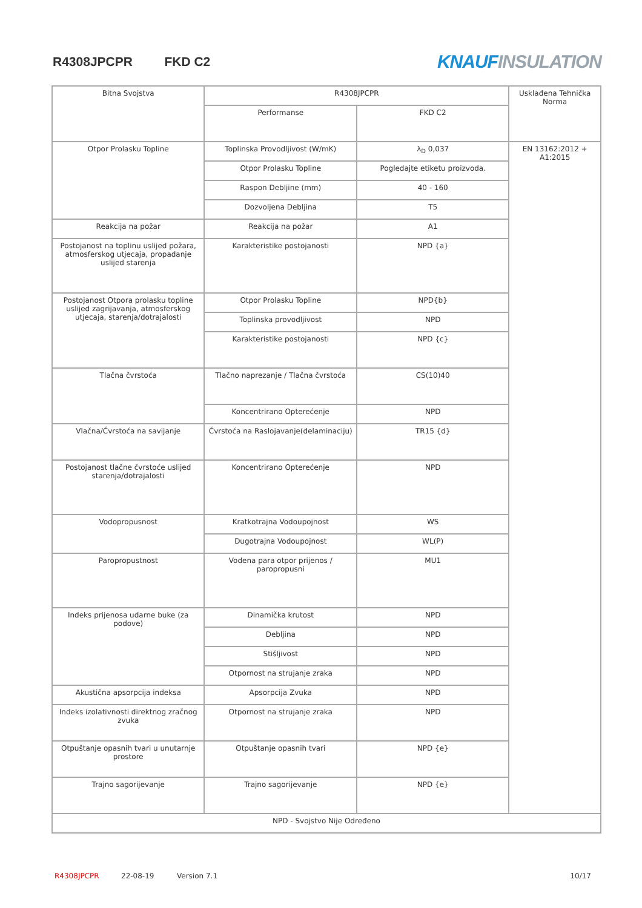R4308JPCPR FKD C2
KNAUF INSULATION
| Bitna Svojstva | R4308JPCPR | | Usklađena Tehnička Norma |
| | Performanse | FKD C2 | |
| Otpor Prolasku Topline | Toplinska Provodljivost (W/mK) | λ<sub>D</sub> 0,037 | EN 13162:2012 + A1:2015 |
| | Otpor Prolasku Topline | Pogledajte etiketu proizvoda. | |
| | Raspon Debljine (mm) | 40 - 160 | |
| | Dozvoljena Debljina | T5 | |
| Reakcija na požar | Reakcija na požar | A1 | |
| Postojanost na toplinu uslijed požara, atmosferskog utjecaja, propadanje uslijed starenja | Karakteristike postojanosti | NPD {a} | |
| Postojanost Otpora prolasku topline uslijed zagrijavanja, atmosferskog utjecaja, starenja/dotrajalosti | Otpor Prolasku Topline | NPD{b} | |
| | Toplinska provodljivost | NPD | |
| | Karakteristike postojanosti | NPD {c} | |
| Tlačna čvrstoća | Tlačno naprezanje / Tlačna čvrstoća | CS(10)40 | |
| | Koncentrirano Opterećenje | NPD | |
| Vlačna/Čvrstoća na savijanje | Čvrstoća na Raslojavanje(delaminaciju) | TR15 {d} | |
| Postojanost tlačne čvrstoće uslijed starenja/dotrajalosti | Koncentrirano Opterećenje | NPD | |
| Vodopropusnost | Kratkotrajna Vodoupojnost | WS | |
| | Dugotrajna Vodoupojnost | WL(P) | |
| Paropropustnost | Vodena para otpor prijenos / paropropusni | MU1 | |
| Indeks prijenosa udarne buke (za podove) | Dinamička krutost | NPD | |
| | Debljina | NPD | |
| | Stišljivost | NPD | |
| | Otpornost na strujanje zraka | NPD | |
| Akustična apsorpcija indeksa | Apsorpcija Zvuka | NPD | |
| Indeks izolativnosti direktnog zračnog zvuka | Otpornost na strujanje zraka | NPD | |
| Otpuštanje opasnih tvari u unutarnje prostore | Otpuštanje opasnih tvari | NPD {e} | |
| Trajno sagorijevanje | Trajno sagorijevanje | NPD {e} | |
| NPD - Svojstvo Nije Određeno | | | |
R4308JPCPR 22-08-19 Version 7.1 10/17